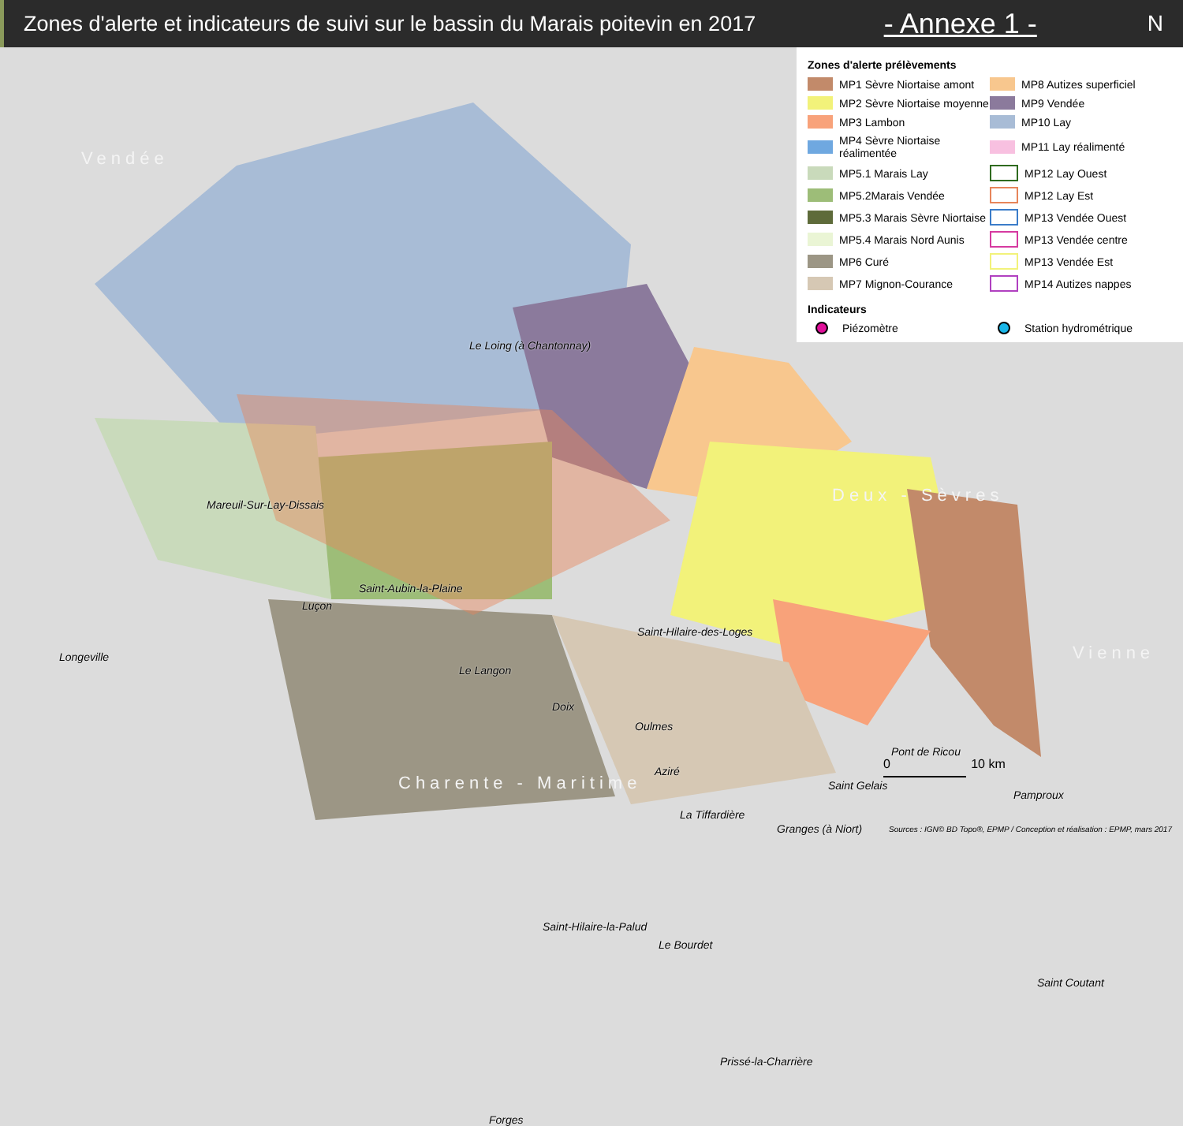Zones d'alerte et indicateurs de suivi sur le bassin du Marais poitevin en 2017
- Annexe 1 - N
Vendée
Deux - Sèvres
Vienne
Charente - Maritime
Le Loing (à Chantonnay)
Mareuil-Sur-Lay-Dissais
Saint-Aubin-la-Plaine
Luçon
Longeville
Le Langon
Saint-Hilaire-des-Loges
Doix
Oulmes
Aziré
Pont de Ricou
Saint Gelais
Pamproux
La Tiffardière
Granges (à Niort)
Saint-Hilaire-la-Palud
Le Bourdet
Saint Coutant
Prissé-la-Charrière
Forges
Zones d'alerte prélèvements
MP1 Sèvre Niortaise amont
MP8 Autizes superficiel
MP2 Sèvre Niortaise moyenne
MP9 Vendée
MP3 Lambon
MP10 Lay
MP4 Sèvre Niortaise réalimentée
MP11 Lay réalimenté
MP5.1 Marais Lay
MP12 Lay Ouest
MP5.2Marais Vendée
MP12 Lay Est
MP5.3 Marais Sèvre Niortaise
MP13 Vendée Ouest
MP5.4 Marais Nord Aunis
MP13 Vendée centre
MP6 Curé
MP13 Vendée Est
MP7 Mignon-Courance
MP14 Autizes nappes
Indicateurs
Piézomètre
Station hydrométrique
0 10 km
Sources : IGN© BD Topo®, EPMP / Conception et réalisation : EPMP, mars 2017